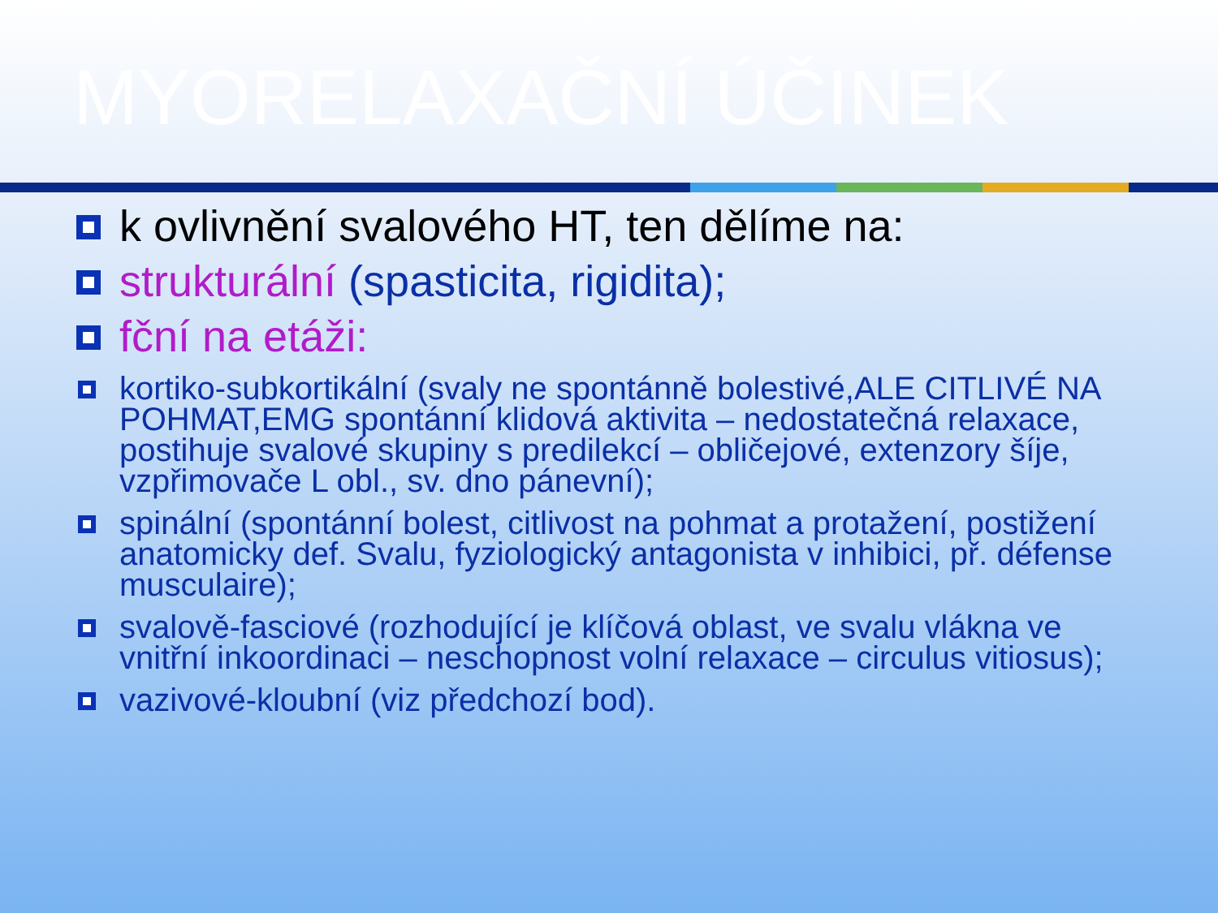MYORELAXAČNÍ ÚČINEK
k ovlivnění svalového HT, ten dělíme na:
strukturální (spasticita, rigidita);
fční na etáži:
kortiko-subkortikální (svaly ne spontánně bolestivé,ALE CITLIVÉ NA POHMAT,EMG spontánní klidová aktivita – nedostatečná relaxace, postihuje svalové skupiny s predilekcí – obličejové, extenzory šíje, vzpřimovače L obl., sv. dno pánevní);
spinální (spontánní bolest, citlivost na pohmat a protažení, postižení anatomicky def. Svalu, fyziologický antagonista v inhibici, př. défense musculaire);
svalově-fasciové (rozhodující je klíčová oblast, ve svalu vlákna ve vnitřní inkoordinaci – neschopnost volní relaxace – circulus vitiosus);
vazivové-kloubní (viz předchozí bod).